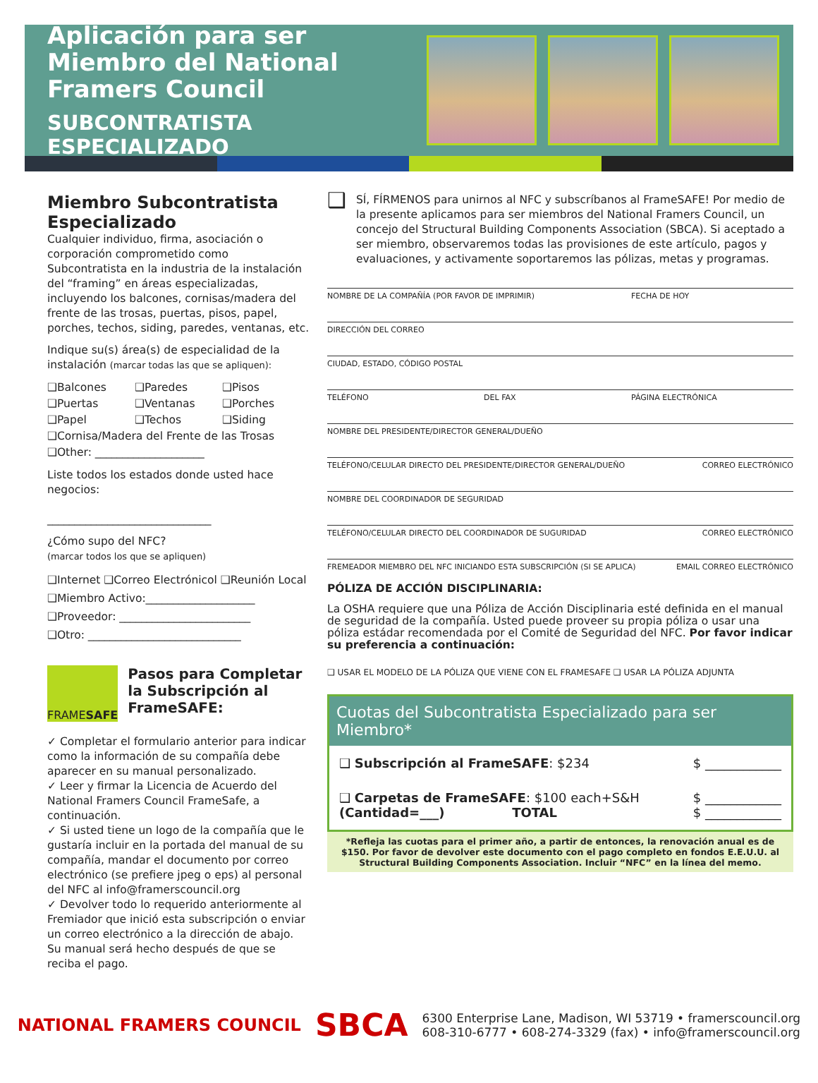Aplicación para ser Miembro del National Framers Council
SUBCONTRATISTA ESPECIALIZADO
Miembro Subcontratista Especializado
Cualquier individuo, firma, asociación o corporación comprometido como Subcontratista en la industria de la instalación del “framing” en áreas especializadas, incluyendo los balcones, cornisas/madera del frente de las trosas, puertas, pisos, papel, porches, techos, siding, paredes, ventanas, etc.
Indique su(s) área(s) de especialidad de la instalación (marcar todas las que se apliquen):
❑Balcones ❑Paredes ❑Pisos ❑Puertas ❑Ventanas ❑Porches ❑Papel ❑Techos ❑Siding
❑Cornisa/Madera del Frente de las Trosas
❑Other: ____________________
Liste todos los estados donde usted hace negocios:
______________________________
¿Cómo supo del NFC?
(marcar todos los que se apliquen)
❑Internet ❑Correo Electrónicol ❑Reunión Local
❑Miembro Activo:____________________
❑Proveedor: ________________________
❑Otro: ____________________________
FRAME SAFE
Pasos para Completar la Subscripción al FrameSAFE:
✓ Completar el formulario anterior para indicar como la información de su compañía debe aparecer en su manual personalizado.
✓ Leer y firmar la Licencia de Acuerdo del National Framers Council FrameSafe, a continuación.
✓ Si usted tiene un logo de la compañía que le gustaría incluir en la portada del manual de su compañía, mandar el documento por correo electrónico (se prefiere jpeg o eps) al personal del NFC al info@framerscouncil.org
✓ Devolver todo lo requerido anteriormente al Fremiador que inició esta subscripción o enviar un correo electrónico a la dirección de abajo. Su manual será hecho después de que se reciba el pago.
❑ SÍ, FÍRMENOS para unirnos al NFC y subscríbanos al FrameSAFE! Por medio de la presente aplicamos para ser miembros del National Framers Council, un concejo del Structural Building Components Association (SBCA). Si aceptado a ser miembro, observaremos todas las provisiones de este artículo, pagos y evaluaciones, y activamente soportaremos las pólizas, metas y programas.
NOMBRE DE LA COMPAÑÍA (POR FAVOR DE IMPRIMIR) FECHA DE HOY
DIRECCIÓN DEL CORREO
CIUDAD, ESTADO, CÓDIGO POSTAL
TELÉFONO DEL FAX PÁGINA ELECTRÓNICA
NOMBRE DEL PRESIDENTE/DIRECTOR GENERAL/DUEÑO
TELÉFONO/CELULAR DIRECTO DEL PRESIDENTE/DIRECTOR GENERAL/DUEÑO CORREO ELECTRÓNICO
NOMBRE DEL COORDINADOR DE SEGURIDAD
TELÉFONO/CELULAR DIRECTO DEL COORDINADOR DE SUGURIDAD CORREO ELECTRÓNICO
FREMEADOR MIEMBRO DEL NFC INICIANDO ESTA SUBSCRIPCIÓN (SI SE APLICA) EMAIL CORREO ELECTRÓNICO
PÓLIZA DE ACCIÓN DISCIPLINARIA:
La OSHA requiere que una Póliza de Acción Disciplinaria esté definida en el manual de seguridad de la compañía. Usted puede proveer su propia póliza o usar una póliza estádar recomendada por el Comité de Seguridad del NFC. Por favor indicar su preferencia a continuación:
❑ USAR EL MODELO DE LA PÓLIZA QUE VIENE CON EL FRAMESAFE ❑ USAR LA PÓLIZA ADJUNTA
Cuotas del Subcontratista Especializado para ser Miembro*
❑ Subscripción al FrameSAFE: $234 $ ____________
❑ Carpetas de FrameSAFE: $100 each+S&H
(Cantidad=___) TOTAL $ ____________
$ ____________
*Refleja las cuotas para el primer año, a partir de entonces, la renovación anual es de $150. Por favor de devolver este documento con el pago completo en fondos E.E.U.U. al Structural Building Components Association. Incluir “NFC” en la línea del memo.
NATIONAL FRAMERS COUNCIL SBCA 6300 Enterprise Lane, Madison, WI 53719 • framerscouncil.org
608-310-6777 • 608-274-3329 (fax) • info@framerscouncil.org